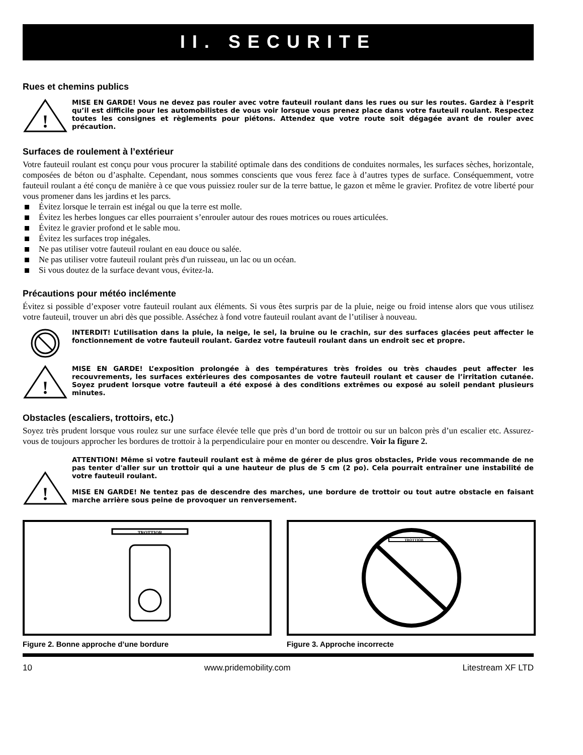II. SECURITE
Rues et chemins publics
!
MISE EN GARDE! Vous ne devez pas rouler avec votre fauteuil roulant dans les rues ou sur les routes. Gardez à l’esprit qu’il est difficile pour les automobilistes de vous voir lorsque vous prenez place dans votre fauteuil roulant. Respectez toutes les consignes et règlements pour piétons. Attendez que votre route soit dégagée avant de rouler avec précaution.
Surfaces de roulement à l’extérieur
Votre fauteuil roulant est conçu pour vous procurer la stabilité optimale dans des conditions de conduites normales, les surfaces sèches, horizontale, composées de béton ou d’asphalte. Cependant, nous sommes conscients que vous ferez face à d’autres types de surface. Conséquemment, votre fauteuil roulant a été conçu de manière à ce que vous puissiez rouler sur de la terre battue, le gazon et même le gravier. Profitez de votre liberté pour vous promener dans les jardins et les parcs.
Évitez lorsque le terrain est inégal ou que la terre est molle.
Évitez les herbes longues car elles pourraient s’enrouler autour des roues motrices ou roues articulées.
Évitez le gravier profond et le sable mou.
Évitez les surfaces trop inégales.
Ne pas utiliser votre fauteuil roulant en eau douce ou salée.
Ne pas utiliser votre fauteuil roulant près d'un ruisseau, un lac ou un océan.
Si vous doutez de la surface devant vous, évitez-la.
Précautions pour météo inclémente
Évitez si possible d’exposer votre fauteuil roulant aux éléments. Si vous êtes surpris par de la pluie, neige ou froid intense alors que vous utilisez votre fauteuil, trouver un abri dès que possible. Asséchez à fond votre fauteuil roulant avant de l’utiliser à nouveau.
INTERDIT! L’utilisation dans la pluie, la neige, le sel, la bruine ou le crachin, sur des surfaces glacées peut affecter le fonctionnement de votre fauteuil roulant. Gardez votre fauteuil roulant dans un endroit sec et propre.
!
MISE EN GARDE! L’exposition prolongée à des températures très froides ou très chaudes peut affecter les recouvrements, les surfaces extérieures des composantes de votre fauteuil roulant et causer de l’irritation cutanée. Soyez prudent lorsque votre fauteuil a été exposé à des conditions extrêmes ou exposé au soleil pendant plusieurs minutes.
Obstacles (escaliers, trottoirs, etc.)
Soyez très prudent lorsque vous roulez sur une surface élevée telle que près d’un bord de trottoir ou sur un balcon près d’un escalier etc. Assurez-vous de toujours approcher les bordures de trottoir à la perpendiculaire pour en monter ou descendre. Voir la figure 2.
!
ATTENTION! Même si votre fauteuil roulant est à même de gérer de plus gros obstacles, Pride vous recommande de ne pas tenter d'aller sur un trottoir qui a une hauteur de plus de 5 cm (2 po). Cela pourrait entraîner une instabilité de votre fauteuil roulant.
MISE EN GARDE! Ne tentez pas de descendre des marches, une bordure de trottoir ou tout autre obstacle en faisant marche arrière sous peine de provoquer un renversement.
TROTTIOR
Figure 2. Bonne approche d’une bordure
TROTTIOR
Figure 3. Approche incorrecte
10 www.pridemobility.com Litestream XF LTD